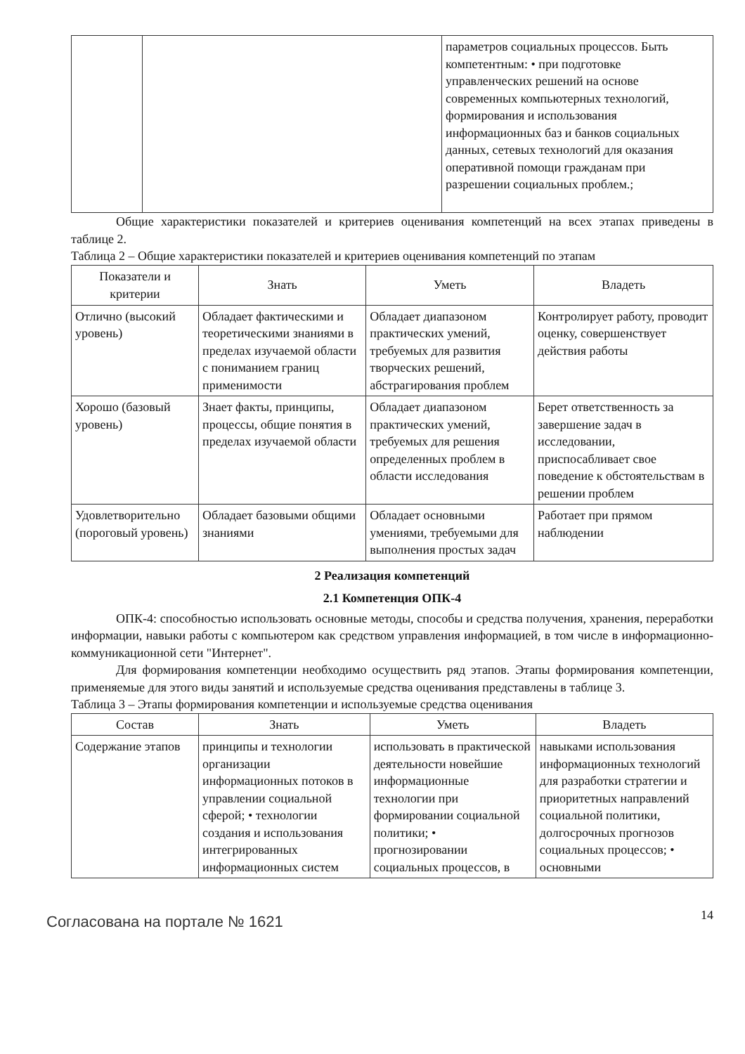| | | параметров социальных процессов. Быть компетентным: • при подготовке управленческих решений на основе современных компьютерных технологий, формирования и использования информационных баз и банков социальных данных, сетевых технологий для оказания оперативной помощи гражданам при разрешении социальных проблем.; |
Общие характеристики показателей и критериев оценивания компетенций на всех этапах приведены в таблице 2.
Таблица 2 – Общие характеристики показателей и критериев оценивания компетенций по этапам
| Показатели и критерии | Знать | Уметь | Владеть |
| --- | --- | --- | --- |
| Отлично (высокий уровень) | Обладает фактическими и теоретическими знаниями в пределах изучаемой области с пониманием границ применимости | Обладает диапазоном практических умений, требуемых для развития творческих решений, абстрагирования проблем | Контролирует работу, проводит оценку, совершенствует действия работы |
| Хорошо (базовый уровень) | Знает факты, принципы, процессы, общие понятия в пределах изучаемой области | Обладает диапазоном практических умений, требуемых для решения определенных проблем в области исследования | Берет ответственность за завершение задач в исследовании, приспосабливает свое поведение к обстоятельствам в решении проблем |
| Удовлетворительно (пороговый уровень) | Обладает базовыми общими знаниями | Обладает основными умениями, требуемыми для выполнения простых задач | Работает при прямом наблюдении |
2 Реализация компетенций
2.1 Компетенция ОПК-4
ОПК-4: способностью использовать основные методы, способы и средства получения, хранения, переработки информации, навыки работы с компьютером как средством управления информацией, в том числе в информационно-коммуникационной сети "Интернет".
Для формирования компетенции необходимо осуществить ряд этапов. Этапы формирования компетенции, применяемые для этого виды занятий и используемые средства оценивания представлены в таблице 3.
Таблица 3 – Этапы формирования компетенции и используемые средства оценивания
| Состав | Знать | Уметь | Владеть |
| --- | --- | --- | --- |
| Содержание этапов | принципы и технологии организации информационных потоков в управлении социальной сферой; • технологии создания и использования интегрированных информационных систем | использовать в практической деятельности новейшие информационные технологии при формировании социальной политики; • прогнозировании социальных процессов, в | навыками использования информационных технологий для разработки стратегии и приоритетных направлений социальной политики, долгосрочных прогнозов социальных процессов; • основными |
Согласована на портале № 1621
14